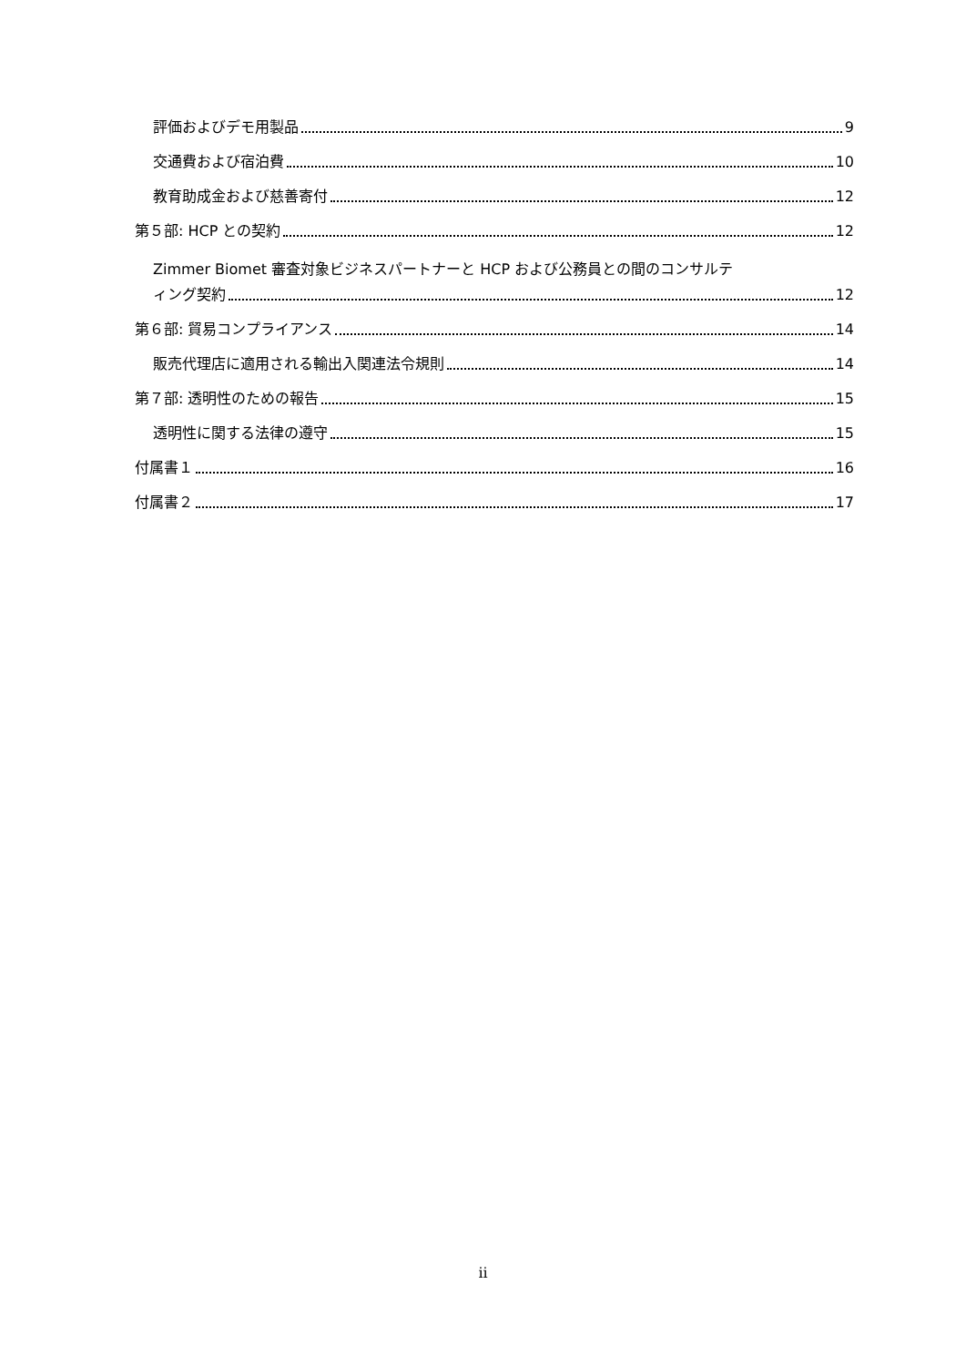評価およびデモ用製品 9
交通費および宿泊費 10
教育助成金および慈善寄付 12
第５部: HCP との契約 12
Zimmer Biomet 審査対象ビジネスパートナーと HCP および公務員との間のコンサルテ
ィング契約 12
第６部: 貿易コンプライアンス 14
販売代理店に適用される輸出入関連法令規則 14
第７部: 透明性のための報告 15
透明性に関する法律の遵守 15
付属書１ 16
付属書２ 17
ii